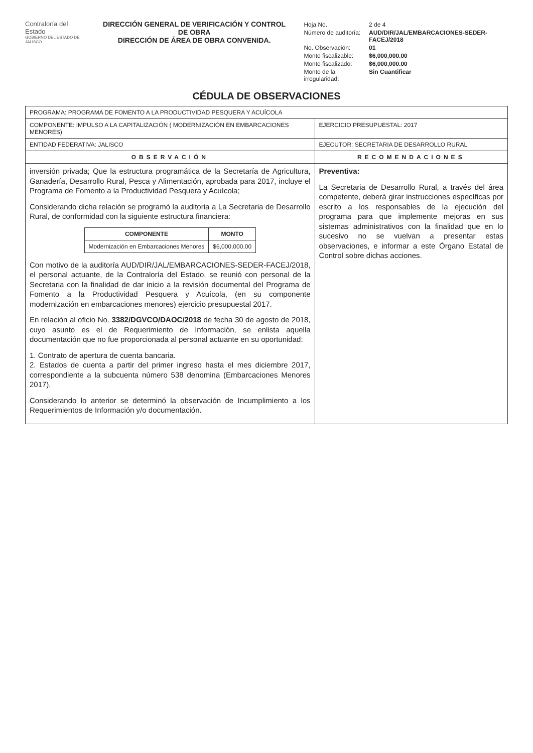Contraloría del Estado
GOBIERNO DEL ESTADO DE JALISCO
DIRECCIÓN GENERAL DE VERIFICACIÓN Y CONTROL DE OBRA
DIRECCIÓN DE ÁREA DE OBRA CONVENIDA.
| Hoja No. | 2 de 4 |
| Número de auditoría: | AUD/DIR/JAL/EMBARCACIONES-SEDER-FACEJ/2018 |
| No. Observación: | 01 |
| Monto fiscalizable: | $6,000,000.00 |
| Monto fiscalizado: | $6,000,000.00 |
| Monto de la irregularidad: | Sin Cuantificar |
CÉDULA DE OBSERVACIONES
| PROGRAMA: PROGRAMA DE FOMENTO A LA PRODUCTIVIDAD PESQUERA Y ACUÍCOLA | |
| COMPONENTE: IMPULSO A LA CAPITALIZACIÓN ( MODERNIZACIÓN EN EMBARCACIONES MENORES) | EJERCICIO PRESUPUESTAL: 2017 |
| ENTIDAD FEDERATIVA: JALISCO | EJECUTOR: SECRETARIA DE DESARROLLO RURAL |
| OBSERVACIÓN | RECOMENDACIONES |
| inversión privada; Que la estructura programática de la Secretaría de Agricultura, Ganadería, Desarrollo Rural, Pesca y Alimentación, aprobada para 2017, incluye el Programa de Fomento a la Productividad Pesquera y Acuícola; Considerando dicha relación se programó la auditoria a La Secretaria de Desarrollo Rural, de conformidad con la siguiente estructura financiera: / COMPONENTE / MONTO / / --- / --- / / Modernización en Embarcaciones Menores / $6,000,000.00 / Con motivo de la auditoría AUD/DIR/JAL/EMBARCACIONES-SEDER-FACEJ/2018, el personal actuante, de la Contraloría del Estado, se reunió con personal de la Secretaria con la finalidad de dar inicio a la revisión documental del Programa de Fomento a la Productividad Pesquera y Acuícola, (en su componente modernización en embarcaciones menores) ejercicio presupuestal 2017. En relación al oficio No. 3382/DGVCO/DAOC/2018 de fecha 30 de agosto de 2018, cuyo asunto es el de Requerimiento de Información, se enlista aquella documentación que no fue proporcionada al personal actuante en su oportunidad: 1. Contrato de apertura de cuenta bancaria. 2. Estados de cuenta a partir del primer ingreso hasta el mes diciembre 2017, correspondiente a la subcuenta número 538 denomina (Embarcaciones Menores 2017). Considerando lo anterior se determinó la observación de Incumplimiento a los Requerimientos de Información y/o documentación. | Preventiva: La Secretaria de Desarrollo Rural, a través del área competente, deberá girar instrucciones específicas por escrito a los responsables de la ejecución del programa para que implemente mejoras en sus sistemas administrativos con la finalidad que en lo sucesivo no se vuelvan a presentar estas observaciones, e informar a este Órgano Estatal de Control sobre dichas acciones. |